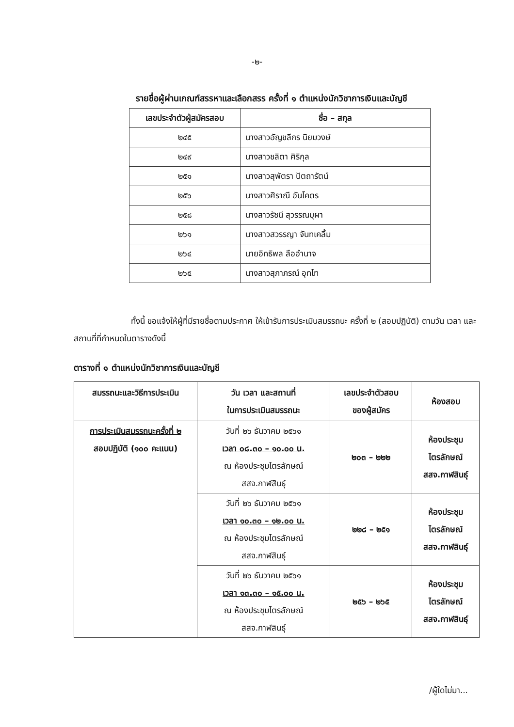-๒-
รายชื่อผู้ผ่านเกณฑ์สรรหาและเลือกสรร ครั้งที่ ๑ ตำแหน่งนักวิชาการเงินและบัญชี
| เลขประจำตัวผู้สมัครสอบ | ชื่อ – สกุล |
| --- | --- |
| ๒๔๕ | นางสาวอัญชลีกร นิยมวงษ์ |
| ๒๔๙ | นางสาวชลิตา ศิริกุล |
| ๒๕๑ | นางสาวสุพัตรา ปัตถารัตน์ |
| ๒๕๖ | นางสาวศิราณี อันโคตร |
| ๒๕๘ | นางสาวรัชนี สุวรรณบุผา |
| ๒๖๑ | นางสาวสวรรญา จันทเคลิ้ม |
| ๒๖๔ | นายอิทธิพล ลืออำนาจ |
| ๒๖๕ | นางสาวสุภาภรณ์ อุทโท |
ทั้งนี้ ขอแจ้งให้ผู้ที่มีรายชื่อตามประกาศ ให้เข้ารับการประเมินสมรรถนะ ครั้งที่ ๒ (สอบปฏิบัติ) ตามวัน เวลา และสถานที่ที่กำหนดในตารางดังนี้
ตารางที่ ๑ ตำแหน่งนักวิชาการเงินและบัญชี
| สมรรถนะและวิธีการประเมิน | วัน เวลา และสถานที่ ในการประเมินสมรรถนะ | เลขประจำตัวสอบ ของผู้สมัคร | ห้องสอบ |
| --- | --- | --- | --- |
| การประเมินสมรรถนะครั้งที่ ๒ สอบปฏิบัติ (๑๐๐ คะแนน) | วันที่ ๒๖ ธันวาคม ๒๕๖๑ เวลา ๐๘.๓๐ – ๑๐.๐๐ น. ณ ห้องประชุมไตรลักษณ์ สสจ.กาฬสินธุ์ | ๒๐๓ – ๒๒๒ | ห้องประชุม ไตรลักษณ์ สสจ.กาฬสินธุ์ |
| | วันที่ ๒๖ ธันวาคม ๒๕๖๑ เวลา ๑๐.๓๐ – ๑๒.๐๐ น. ณ ห้องประชุมไตรลักษณ์ สสจ.กาฬสินธุ์ | ๒๒๘ – ๒๕๑ | ห้องประชุม ไตรลักษณ์ สสจ.กาฬสินธุ์ |
| | วันที่ ๒๖ ธันวาคม ๒๕๖๑ เวลา ๑๓.๓๐ – ๑๕.๐๐ น. ณ ห้องประชุมไตรลักษณ์ สสจ.กาฬสินธุ์ | ๒๕๖ – ๒๖๕ | ห้องประชุม ไตรลักษณ์ สสจ.กาฬสินธุ์ |
/ผู้ใดไม่มา...